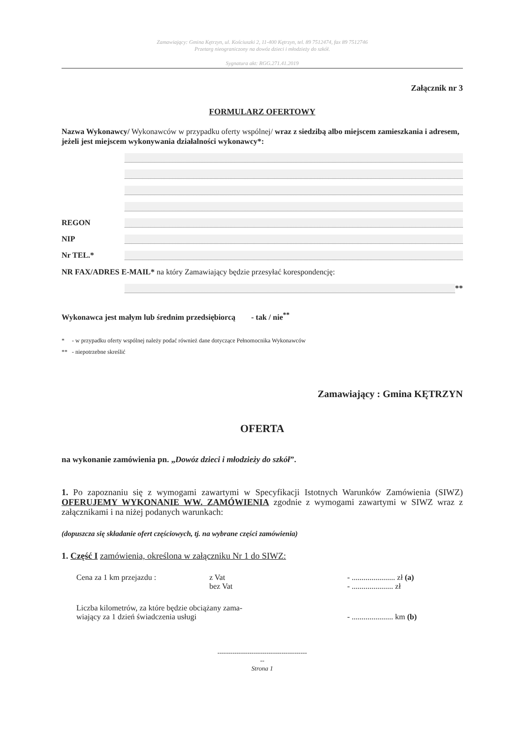Zamawiający: Gmina Kętrzyn, ul. Kościuszki 2, 11-400 Kętrzyn, tel. 89 7512474, fax 89 7512746
Przetarg nieograniczony na dowóz dzieci i młodzieży do szkół.
Sygnatura akt: RGG.271.41.2019
Załącznik nr 3
FORMULARZ OFERTOWY
Nazwa Wykonawcy/ Wykonawców w przypadku oferty wspólnej/ wraz z siedzibą albo miejscem zamieszkania i adresem, jeżeli jest miejscem wykonywania działalności wykonawcy*:
REGON
NIP
Nr TEL.*
NR FAX/ADRES E-MAIL* na który Zamawiający będzie przesyłać korespondencję:
**
Wykonawca jest małym lub średnim przedsiębiorcą - tak / nie<sup>**</sup>
* - w przypadku oferty wspólnej należy podać również dane dotyczące Pełnomocnika Wykonawców
** - niepotrzebne skreślić
Zamawiający : Gmina KĘTRZYN
OFERTA
na wykonanie zamówienia pn. „Dowóz dzieci i młodzieży do szkół”.
1. Po zapoznaniu się z wymogami zawartymi w Specyfikacji Istotnych Warunków Zamówienia (SIWZ) OFERUJEMY WYKONANIE WW. ZAMÓWIENIA zgodnie z wymogami zawartymi w SIWZ wraz z załącznikami i na niżej podanych warunkach:
(dopuszcza się składanie ofert częściowych, tj. na wybrane części zamówienia)
1. Część I zamówienia, określona w załączniku Nr 1 do SIWZ:
Cena za 1 km przejazdu : z Vat
bez Vat - ...................... zł (a)
- ..................... zł
Liczba kilometrów, za które będzie obciążany zama-
wiający za 1 dzień świadczenia usługi
- ..................... km (b)
------------------------------------------
--
Strona 1